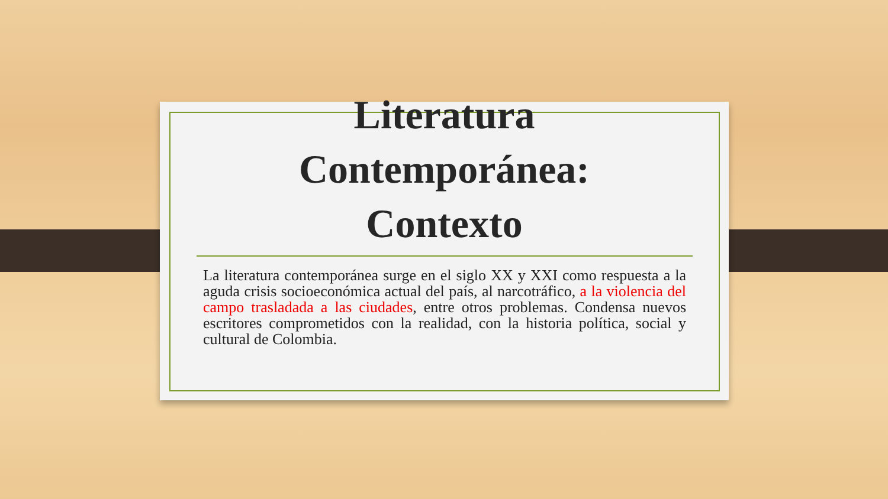Literatura
Contemporánea:
Contexto
La literatura contemporánea surge en el siglo XX y XXI como respuesta a la aguda crisis socioeconómica actual del país, al narcotráfico, a la violencia del campo trasladada a las ciudades, entre otros problemas. Condensa nuevos escritores comprometidos con la realidad, con la historia política, social y cultural de Colombia.